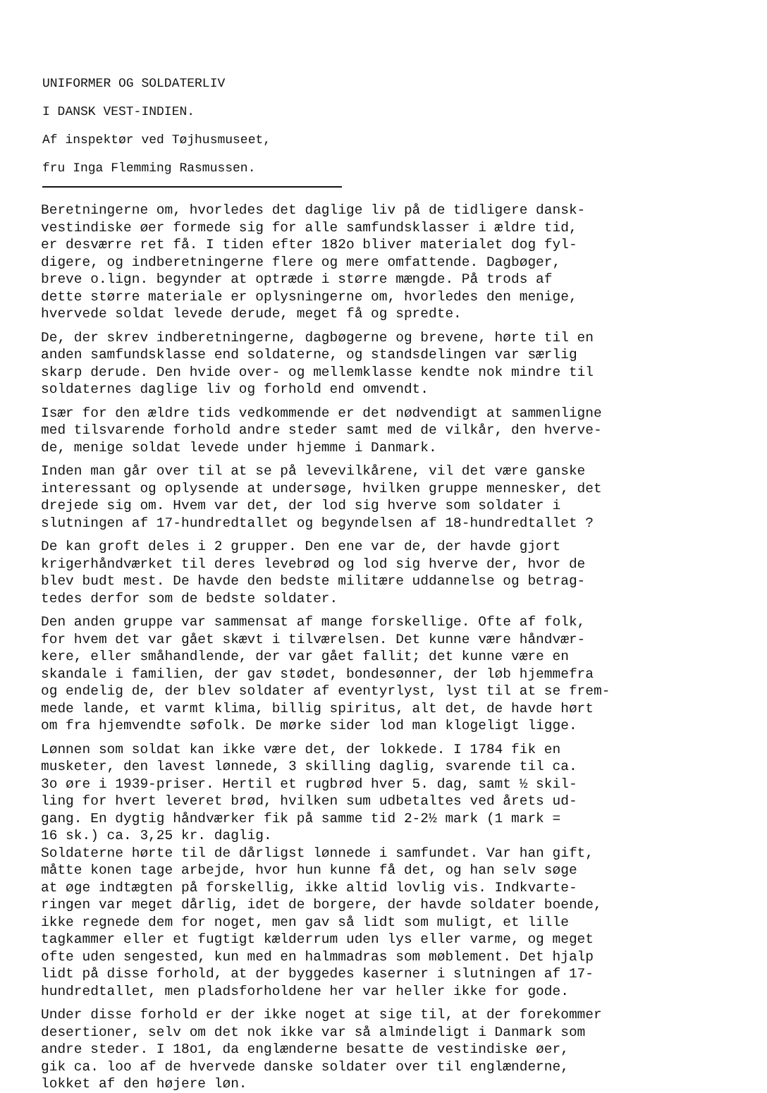UNIFORMER OG SOLDATERLIV
I DANSK VEST-INDIEN.
Af inspektør ved Tøjhusmuseet,
fru Inga Flemming Rasmussen.
Beretningerne om, hvorledes det daglige liv på de tidligere dansk-
vestindiske øer formede sig for alle samfundsklasser i ældre tid,
er desværre ret få. I tiden efter 182o bliver materialet dog fyl-
digere, og indberetningerne flere og mere omfattende. Dagbøger,
breve o.lign. begynder at optræde i større mængde. På trods af
dette større materiale er oplysningerne om, hvorledes den menige,
hvervede soldat levede derude, meget få og spredte.
De, der skrev indberetningerne, dagbøgerne og brevene, hørte til en
anden samfundsklasse end soldaterne, og standsdelingen var særlig
skarp derude. Den hvide over- og mellemklasse kendte nok mindre til
soldaternes daglige liv og forhold end omvendt.
Især for den ældre tids vedkommende er det nødvendigt at sammenligne
med tilsvarende forhold andre steder samt med de vilkår, den hverve-
de, menige soldat levede under hjemme i Danmark.
Inden man går over til at se på levevilkårene, vil det være ganske
interessant og oplysende at undersøge, hvilken gruppe mennesker, det
drejede sig om. Hvem var det, der lod sig hverve som soldater i
slutningen af 17-hundredtallet og begyndelsen af 18-hundredtallet ?
De kan groft deles i 2 grupper. Den ene var de, der havde gjort
krigerhåndværket til deres levebrød og lod sig hverve der, hvor de
blev budt mest. De havde den bedste militære uddannelse og betrag-
tedes derfor som de bedste soldater.
Den anden gruppe var sammensat af mange forskellige. Ofte af folk,
for hvem det var gået skævt i tilværelsen. Det kunne være håndvær-
kere, eller småhandlende, der var gået fallit; det kunne være en
skandale i familien, der gav stødet, bondesønner, der løb hjemmefra
og endelig de, der blev soldater af eventyrlyst, lyst til at se frem-
mede lande, et varmt klima, billig spiritus, alt det, de havde hørt
om fra hjemvendte søfolk. De mørke sider lod man klogeligt ligge.
Lønnen som soldat kan ikke være det, der lokkede. I 1784 fik en
musketer, den lavest lønnede, 3 skilling daglig, svarende til ca.
3o øre i 1939-priser. Hertil et rugbrød hver 5. dag, samt ½ skil-
ling for hvert leveret brød, hvilken sum udbetaltes ved årets ud-
gang. En dygtig håndværker fik på samme tid 2-2½ mark (1 mark =
16 sk.) ca. 3,25 kr. daglig.
Soldaterne hørte til de dårligst lønnede i samfundet. Var han gift,
måtte konen tage arbejde, hvor hun kunne få det, og han selv søge
at øge indtægten på forskellig, ikke altid lovlig vis. Indkvarte-
ringen var meget dårlig, idet de borgere, der havde soldater boende,
ikke regnede dem for noget, men gav så lidt som muligt, et lille
tagkammer eller et fugtigt kælderrum uden lys eller varme, og meget
ofte uden sengested, kun med en halmmadras som møblement. Det hjalp
lidt på disse forhold, at der byggedes kaserner i slutningen af 17-
hundredtallet, men pladsforholdene her var heller ikke for gode.
Under disse forhold er der ikke noget at sige til, at der forekommer
desertioner, selv om det nok ikke var så almindeligt i Danmark som
andre steder. I 18o1, da englænderne besatte de vestindiske øer,
gik ca. loo af de hvervede danske soldater over til englænderne,
lokket af den højere løn.